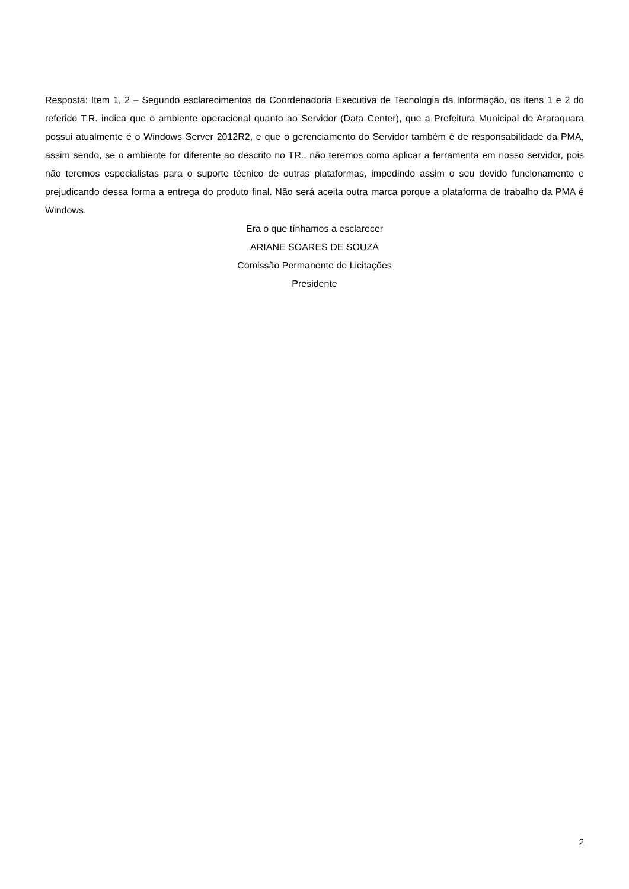Resposta: Item 1, 2 – Segundo esclarecimentos da Coordenadoria Executiva de Tecnologia da Informação, os itens 1 e 2 do referido T.R. indica que o ambiente operacional quanto ao Servidor (Data Center), que a Prefeitura Municipal de Araraquara possui atualmente é o Windows Server 2012R2, e que o gerenciamento do Servidor também é de responsabilidade da PMA, assim sendo, se o ambiente for diferente ao descrito no TR., não teremos como aplicar a ferramenta em nosso servidor, pois não teremos especialistas para o suporte técnico de outras plataformas, impedindo assim o seu devido funcionamento e prejudicando dessa forma a entrega do produto final. Não será aceita outra marca porque a plataforma de trabalho da PMA é Windows.
Era o que tínhamos a esclarecer
ARIANE SOARES DE SOUZA
Comissão Permanente de Licitações
Presidente
2